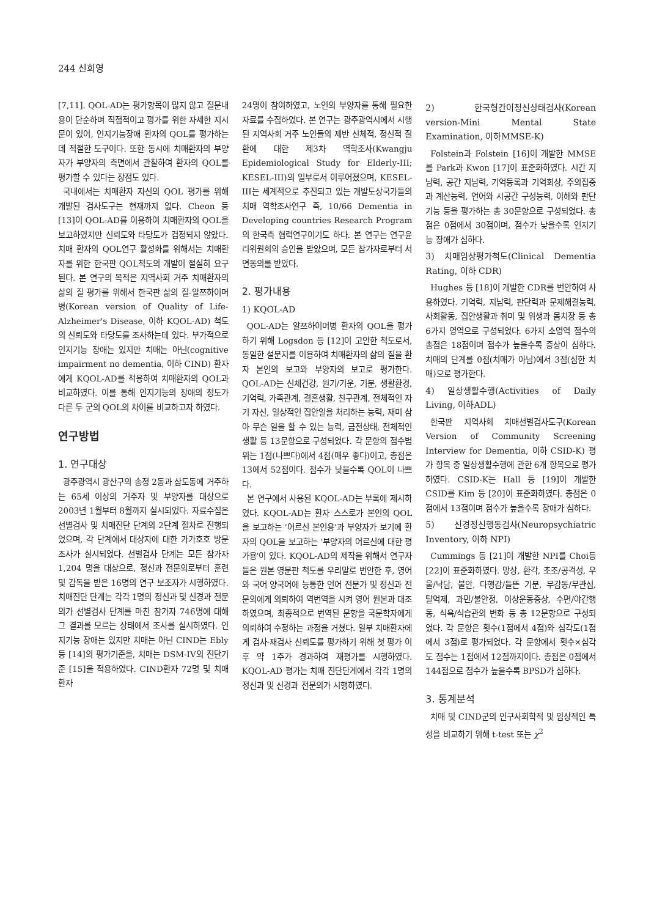244 신희영
[7,11]. QOL-AD는 평가항목이 많지 않고 질문내용이 단순하며 직접적이고 평가를 위한 자세한 지시문이 있어, 인지기능장애 환자의 QOL를 평가하는데 적절한 도구이다. 또한 동시에 치매환자의 부양자가 부양자의 측면에서 관찰하여 환자의 QOL를 평가할 수 있다는 장점도 있다.
국내에서는 치매환자 자신의 QOL 평가를 위해 개발된 검사도구는 현재까지 없다. Cheon 등 [13]이 QOL-AD를 이용하여 치매환자의 QOL을 보고하였지만 신뢰도와 타당도가 검정되지 않았다. 치매 환자의 QOL연구 활성화를 위해서는 치매환자를 위한 한국판 QOL척도의 개발이 절실히 요구된다. 본 연구의 목적은 지역사회 거주 치매환자의 삶의 질 평가를 위해서 한국판 삶의 질-알쯔하이머병(Korean version of Quality of Life-Alzheimer's Disease, 이하 KQOL-AD) 척도의 신뢰도와 타당도를 조사하는데 있다. 부가적으로 인지기능 장애는 있지만 치매는 아닌(cognitive impairment no dementia, 이하 CIND) 환자에게 KQOL-AD를 적용하여 치매환자의 QOL과 비교하였다. 이를 통해 인지기능의 장애의 정도가 다른 두 군의 QOL의 차이를 비교하고자 하였다.
연구방법
1. 연구대상
광주광역시 광산구의 송정 2동과 삼도동에 거주하는 65세 이상의 거주자 및 부양자를 대상으로 2003년 1월부터 8월까지 실시되었다. 자료수집은 선별검사 및 치매진단 단계의 2단계 절차로 진행되었으며, 각 단계에서 대상자에 대한 가가호호 방문조사가 실시되었다. 선별검사 단계는 모든 참가자 1,204 명을 대상으로, 정신과 전문의로부터 훈련 및 감독을 받은 16명의 연구 보조자가 시행하였다. 치매진단 단계는 각각 1명의 정신과 및 신경과 전문의가 선별검사 단계를 마친 참가자 746명에 대해 그 결과를 모르는 상태에서 조사를 실시하였다. 인지기능 장애는 있지만 치매는 아닌 CIND는 Ebly 등 [14]의 평가기준을, 치매는 DSM-IV의 진단기준 [15]을 적용하였다. CIND환자 72명 및 치매환자
24명이 참여하였고, 노인의 부양자를 통해 필요한 자료를 수집하였다. 본 연구는 광주광역시에서 시행된 지역사회 거주 노인들의 제반 신체적, 정신적 질환에 대한 제3차 역학조사(Kwangju Epidemiological Study for Elderly-III; KESEL-III)의 일부로서 이루어졌으며, KESEL-III는 세계적으로 추진되고 있는 개발도상국가들의 치매 역학조사연구 즉, 10/66 Dementia in Developing countries Research Program의 한국측 협력연구이기도 하다. 본 연구는 연구윤리위원회의 승인을 받았으며, 모든 참가자로부터 서면동의를 받았다.
2. 평가내용
1) KQOL-AD
QOL-AD는 알쯔하이머병 환자의 QOL을 평가하기 위해 Logsdon 등 [12]이 고안한 척도로서, 동일한 설문지를 이용하여 치매환자의 삶의 질을 환자 본인의 보고와 부양자의 보고로 평가한다. QOL-AD는 신체건강, 원기/기운, 기분, 생활환경, 기억력, 가족관계, 결혼생활, 친구관계, 전체적인 자기 자신, 일상적인 집안일을 처리하는 능력, 재미 삼아 무슨 일을 할 수 있는 능력, 금전상태, 전체적인 생활 등 13문항으로 구성되었다. 각 문항의 점수범위는 1점(나쁘다)에서 4점(매우 좋다)이고, 총점은 13에서 52점이다. 점수가 낮을수록 QOL이 나쁘다.
본 연구에서 사용된 KQOL-AD는 부록에 제시하였다. KQOL-AD는 환자 스스로가 본인의 QOL을 보고하는 '어르신 본인용'과 부양자가 보기에 환자의 QOL을 보고하는 '부양자의 어르신에 대한 평가용'이 있다. KQOL-AD의 제작을 위해서 연구자들은 원본 영문판 척도를 우리말로 번안한 후, 영어와 국어 양국어에 능통한 언어 전문가 및 정신과 전문의에게 의뢰하여 역번역을 시켜 영어 원본과 대조하였으며, 최종적으로 번역된 문항을 국문학자에게 의뢰하여 수정하는 과정을 거쳤다. 일부 치매환자에게 검사-재검사 신뢰도를 평가하기 위해 첫 평가 이후 약 1주가 경과하여 재평가를 시행하였다. KQOL-AD 평가는 치매 진단단계에서 각각 1명의 정신과 및 신경과 전문의가 시행하였다.
2) 한국형간이정신상태검사(Korean version-Mini Mental State Examination, 이하MMSE-K)
Folstein과 Folstein [16]이 개발한 MMSE를 Park과 Kwon [17]이 표준화하였다. 시간 지남력, 공간 지남력, 기억등록과 기억회상, 주의집중과 계산능력, 언어와 시공간 구성능력, 이해와 판단기능 등을 평가하는 총 30문항으로 구성되었다. 총점은 0점에서 30점이며, 점수가 낮을수록 인지기능 장애가 심하다.
3) 치매임상평가척도(Clinical Dementia Rating, 이하 CDR)
Hughes 등 [18]이 개발한 CDR를 번안하여 사용하였다. 기억력, 지남력, 판단력과 문제해결능력, 사회활동, 집안생활과 취미 및 위생과 몸치장 등 총 6가지 영역으로 구성되었다. 6가지 소영역 점수의 총점은 18점이며 점수가 높을수록 증상이 심하다. 치매의 단계를 0점(치매가 아님)에서 3점(심한 치매)으로 평가한다.
4) 일상생활수행(Activities of Daily Living, 이하ADL)
한국판 지역사회 치매선별검사도구(Korean Version of Community Screening Interview for Dementia, 이하 CSID-K) 평가 항목 중 일상생활수행에 관한 6개 항목으로 평가하였다. CSID-K는 Hall 등 [19]이 개발한 CSID를 Kim 등 [20]이 표준화하였다. 총점은 0점에서 13점이며 점수가 높을수록 장애가 심하다.
5) 신경정신행동검사(Neuropsychiatric Inventory, 이하 NPI)
Cummings 등 [21]이 개발한 NPI를 Choi등 [22]이 표준화하였다. 망상, 환각, 초조/공격성, 우울/낙담, 불안, 다행감/들뜬 기분, 무감동/무관심, 탈억제, 과민/불안정, 이상운동증상, 수면/야간행동, 식욕/식습관의 변화 등 총 12문항으로 구성되었다. 각 문항은 횟수(1점에서 4점)와 심각도(1점에서 3점)로 평가되었다. 각 문항에서 횟수×심각도 점수는 1점에서 12점까지이다. 총점은 0점에서 144점으로 점수가 높을수록 BPSD가 심하다.
3. 통계분석
치매 및 CIND군의 인구사회학적 및 임상적인 특성을 비교하기 위해 t-test 또는 χ<sup>2</sup>